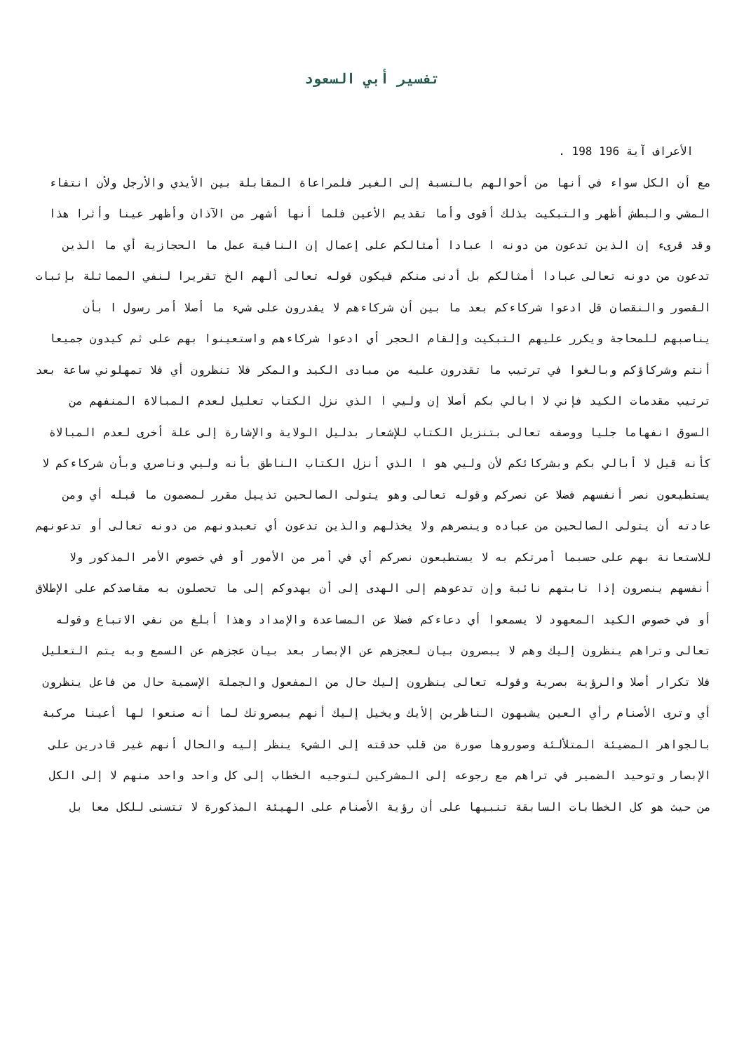تفسير أبي السعود
الأعراف آية 196 198 .
مع أن الكل سواء في أنها من أحوالهم بالنسبة إلى الغير فلمراعاة المقابلة بين الأيدي والأرجل ولأن انتفاء المشي والبطش أظهر والتبكيت بذلك أقوى وأما تقديم الأعين فلما أنها أشهر من الآذان وأظهر عينا وأثرا هذا وقد قرىء إن الذين تدعون من دونه ا عبادا أمثالكم على إعمال إن النافية عمل ما الحجازية أي ما الذين تدعون من دونه تعالى عبادا أمثالكم بل أدنى منكم فيكون قوله تعالى ألهم الخ تقريرا لنفي المماثلة بإثبات القصور والنقصان قل ادعوا شركاءكم بعد ما بين أن شركاءهم لا يقدرون على شيء ما أصلا أمر رسول ا بأن يناصبهم للمحاجة ويكرر عليهم التبكيت وإلقام الحجر أي ادعوا شركاءهم واستعينوا بهم على ثم كيدون جميعا أنتم وشركاؤكم وبالغوا في ترتيب ما تقدرون عليه من مبادى الكيد والمكر فلا تنظرون أي فلا تمهلوني ساعة بعد ترتيب مقدمات الكيد فإني لا ابالي بكم أصلا إن وليي ا الذي نزل الكتاب تعليل لعدم المبالاة المنفهم من السوق انفهاما جليا ووصفه تعالى بتنزيل الكتاب للإشعار بدليل الولاية والإشارة إلى علة أخرى لعدم المبالاة كأنه قيل لا أبالي بكم وبشركائكم لأن وليي هو ا الذي أنزل الكتاب الناطق بأنه وليي وناصري وبأن شركاءكم لا يستطيعون نصر أنفسهم فضلا عن نصركم وقوله تعالى وهو يتولى الصالحين تذييل مقرر لمضمون ما قبله أي ومن عادته أن يتولى الصالحين من عباده وينصرهم ولا يخذلهم والذين تدعون أي تعبدونهم من دونه تعالى أو تدعونهم للاستعانة بهم على حسبما أمرتكم به لا يستطيعون نصركم أي في أمر من الأمور أو في خصوص الأمر المذكور ولا أنفسهم ينصرون إذا نابتهم نائبة وإن تدعوهم إلى الهدى إلى أن يهدوكم إلى ما تحصلون به مقاصدكم على الإطلاق أو في خصوص الكيد المعهود لا يسمعوا أي دعاءكم فضلا عن المساعدة والإمداد وهذا أبلغ من نفي الاتباع وقوله تعالى وتراهم ينظرون إليك وهم لا يبصرون بيان لعجزهم عن الإبصار بعد بيان عجزهم عن السمع وبه يتم التعليل فلا تكرار أصلا والرؤية بصرية وقوله تعالى ينظرون إليك حال من المفعول والجملة الإسمية حال من فاعل ينظرون أي وترى الأصنام رأي العين يشبهون الناظرين إلأيك ويخيل إليك أنهم يبصرونك لما أنه صنعوا لها أعينا مركبة بالجواهر المضيئة المتلألئة وصوروها صورة من قلب حدقته إلى الشيء ينظر إليه والحال أنهم غير قادرين على الإبصار وتوحيد الضمير في تراهم مع رجوعه إلى المشركين لتوجيه الخطاب إلى كل واحد واحد منهم لا إلى الكل من حيث هو كل الخطابات السابقة تنبيها على أن رؤية الأصنام على الهيئة المذكورة لا تتسنى للكل معا بل